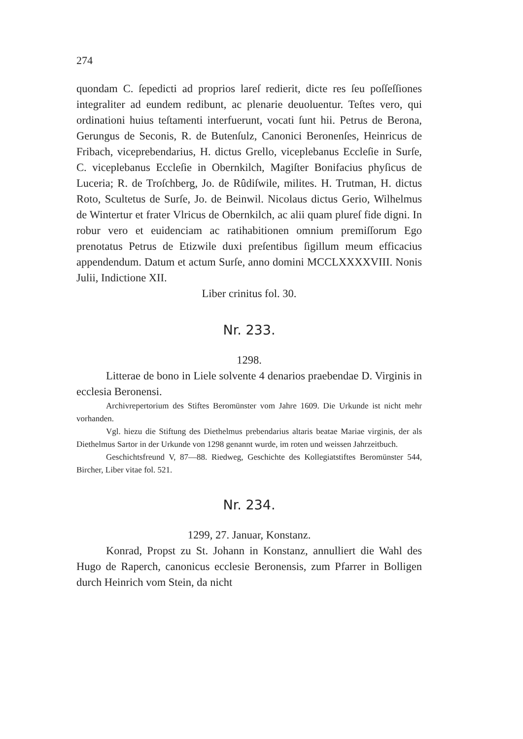274
quondam C. ſepedicti ad proprios lareſ redierit, dicte res ſeu poſſeſſiones integraliter ad eundem redibunt, ac plenarie deuoluentur. Teſtes vero, qui ordinationi huius teſtamenti interfuerunt, vocati ſunt hii. Petrus de Berona, Gerungus de Seconis, R. de Butenſulz, Canonici Beronenſes, Heinricus de Fribach, viceprebendarius, H. dictus Grello, viceplebanus Eccleſie in Surſe, C. viceplebanus Eccleſie in Obernkilch, Magiſter Bonifacius phyſicus de Luceria; R. de Troſchberg, Jo. de Rûdiſwile, milites. H. Trutman, H. dictus Roto, Scultetus de Surſe, Jo. de Beinwil. Nicolaus dictus Gerio, Wilhelmus de Wintertur et frater Vlricus de Obernkilch, ac alii quam plureſ fide digni. In robur vero et euidenciam ac ratihabitionen omnium premiſſorum Ego prenotatus Petrus de Etizwile duxi preſentibus ſigillum meum efficacius appendendum. Datum et actum Surſe, anno domini MCCLXXXXVIII. Nonis Julii, Indictione XII.
Liber crinitus fol. 30.
Nr. 233.
1298.
Litterae de bono in Liele solvente 4 denarios praebendae D. Virginis in ecclesia Beronensi.
Archivrepertorium des Stiftes Beromünster vom Jahre 1609. Die Urkunde ist nicht mehr vorhanden.
Vgl. hiezu die Stiftung des Diethelmus prebendarius altaris beatae Mariae virginis, der als Diethelmus Sartor in der Urkunde von 1298 genannt wurde, im roten und weissen Jahrzeitbuch.
Geschichtsfreund V, 87—88. Riedweg, Geschichte des Kollegiatstiftes Beromünster 544, Bircher, Liber vitae fol. 521.
Nr. 234.
1299, 27. Januar, Konstanz.
Konrad, Propst zu St. Johann in Konstanz, annulliert die Wahl des Hugo de Raperch, canonicus ecclesie Beronensis, zum Pfarrer in Bolligen durch Heinrich vom Stein, da nicht